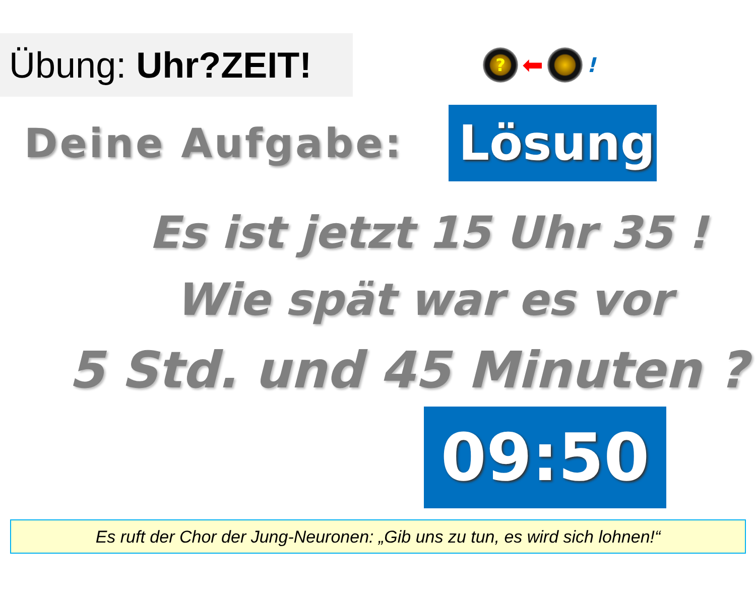Übung: Uhr?ZEIT!
?
⬅
!
Deine Aufgabe:
Lösung
Es ist jetzt 15 Uhr 35 !
Wie spät war es vor
5 Std. und 45 Minuten ?
09:50
Es ruft der Chor der Jung-Neuronen: „Gib uns zu tun, es wird sich lohnen!“